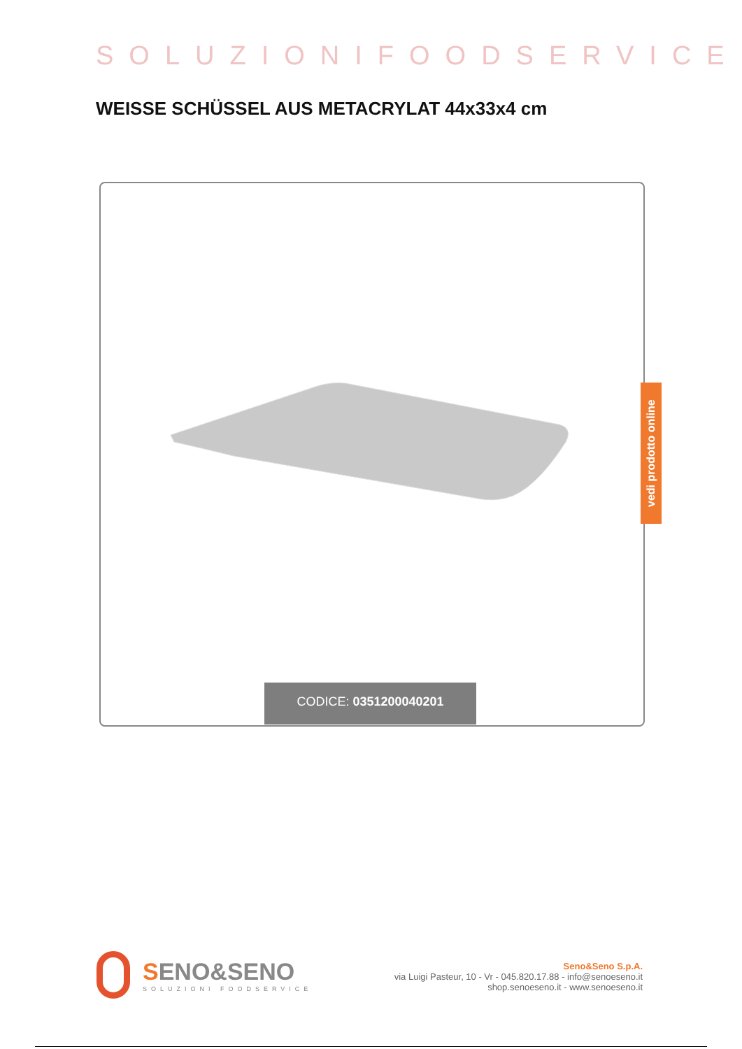SOLUZIONIFOODSERVICE
WEISSE SCHÜSSEL AUS METACRYLAT 44x33x4 cm
CODICE: 0351200040201
vedi prodotto online
SENO&SENO
SOLUZIONI FOODSERVICE
Seno&Seno S.p.A.
via Luigi Pasteur, 10 - Vr - 045.820.17.88 - info@senoeseno.it
shop.senoeseno.it - www.senoeseno.it